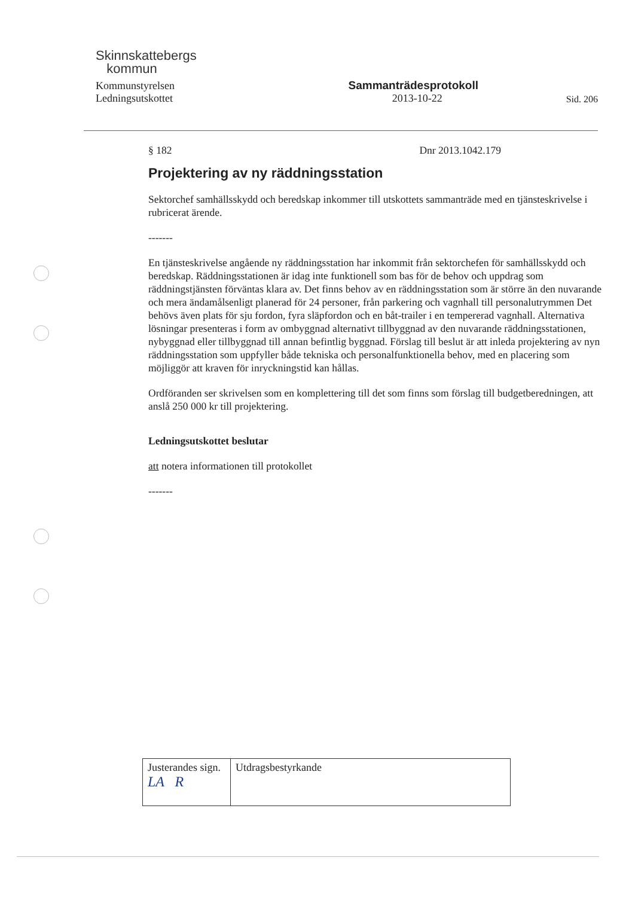Skinnskattebergs
kommun
Kommunstyrelsen
Sammanträdesprotokoll
Ledningsutskottet
2013-10-22
Sid. 206
§ 182 Dnr 2013.1042.179
Projektering av ny räddningsstation
Sektorchef samhällsskydd och beredskap inkommer till utskottets sammanträde med en tjänsteskrivelse i rubricerat ärende.
-------
En tjänsteskrivelse angående ny räddningsstation har inkommit från sektorchefen för samhällsskydd och beredskap. Räddningsstationen är idag inte funktionell som bas för de behov och uppdrag som räddningstjänsten förväntas klara av. Det finns behov av en räddningsstation som är större än den nuvarande och mera ändamålsenligt planerad för 24 personer, från parkering och vagnhall till personalutrymmen Det behövs även plats för sju fordon, fyra släpfordon och en båt-trailer i en tempererad vagnhall. Alternativa lösningar presenteras i form av ombyggnad alternativt tillbyggnad av den nuvarande räddningsstationen, nybyggnad eller tillbyggnad till annan befintlig byggnad. Förslag till beslut är att inleda projektering av nyn räddningsstation som uppfyller både tekniska och personalfunktionella behov, med en placering som möjliggör att kraven för inryckningstid kan hållas.
Ordföranden ser skrivelsen som en komplettering till det som finns som förslag till budgetberedningen, att anslå 250 000 kr till projektering.
Ledningsutskottet beslutar
att notera informationen till protokollet
-------
| Justerandes sign. LA R | Utdragsbestyrkande |